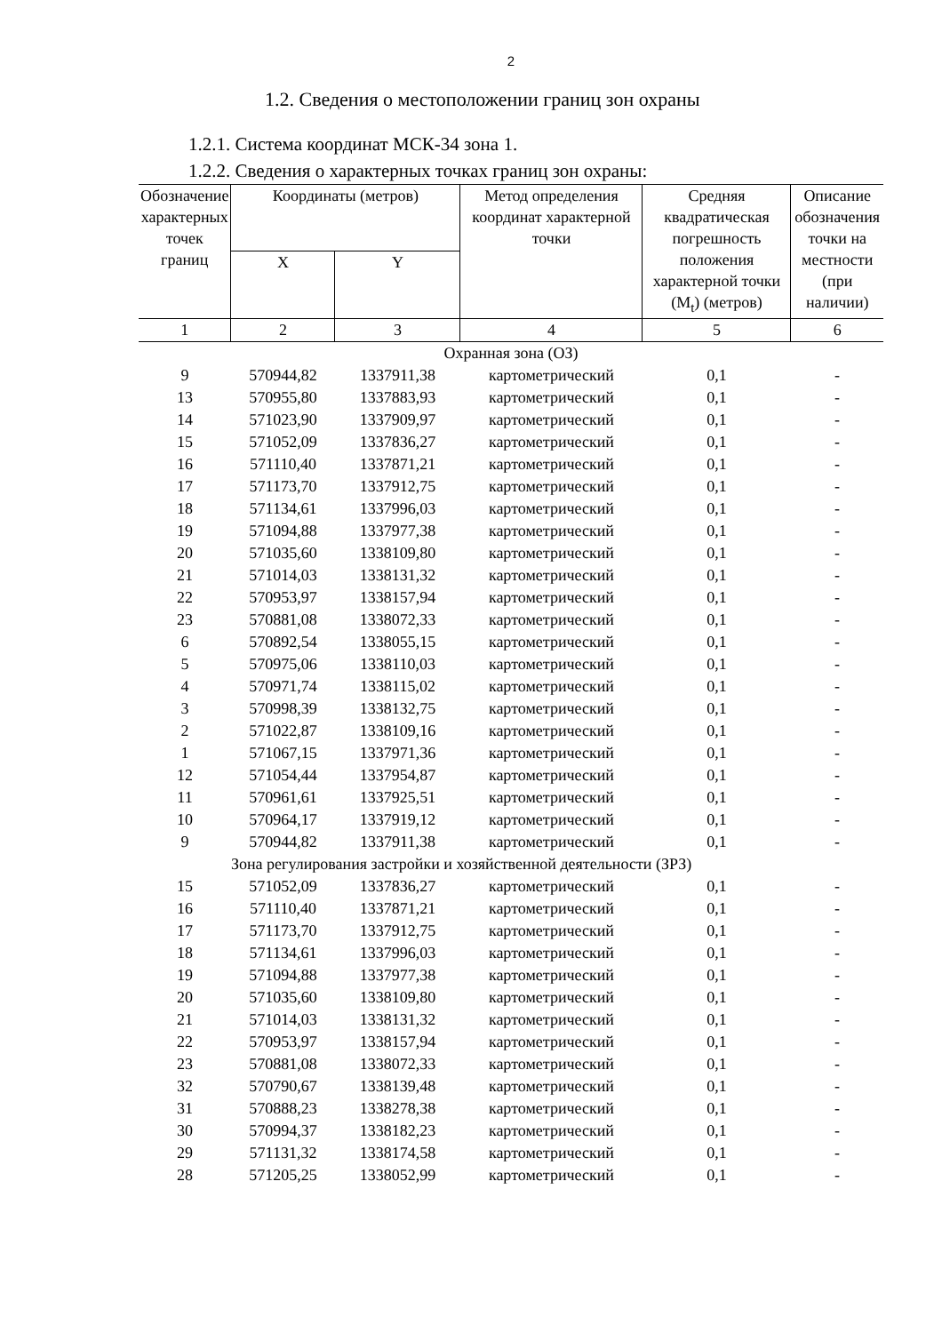2
1.2. Сведения о местоположении границ зон охраны
1.2.1. Система координат МСК-34 зона 1.
1.2.2. Сведения о характерных точках границ зон охраны:
| Обозначение характерных точек границ | Координаты (метров) | | Метод определения координат характерной точки | Средняя квадратическая погрешность положения характерной точки (M<sub>t</sub>) (метров) | Описание обозначения точки на местности (при наличии) |
| --- | --- | --- | --- | --- | --- |
| | X | Y | | | |
| 1 | 2 | 3 | 4 | 5 | 6 |
| Охранная зона (ОЗ) | | | | | |
| 9 | 570944,82 | 1337911,38 | картометрический | 0,1 | - |
| 13 | 570955,80 | 1337883,93 | картометрический | 0,1 | - |
| 14 | 571023,90 | 1337909,97 | картометрический | 0,1 | - |
| 15 | 571052,09 | 1337836,27 | картометрический | 0,1 | - |
| 16 | 571110,40 | 1337871,21 | картометрический | 0,1 | - |
| 17 | 571173,70 | 1337912,75 | картометрический | 0,1 | - |
| 18 | 571134,61 | 1337996,03 | картометрический | 0,1 | - |
| 19 | 571094,88 | 1337977,38 | картометрический | 0,1 | - |
| 20 | 571035,60 | 1338109,80 | картометрический | 0,1 | - |
| 21 | 571014,03 | 1338131,32 | картометрический | 0,1 | - |
| 22 | 570953,97 | 1338157,94 | картометрический | 0,1 | - |
| 23 | 570881,08 | 1338072,33 | картометрический | 0,1 | - |
| 6 | 570892,54 | 1338055,15 | картометрический | 0,1 | - |
| 5 | 570975,06 | 1338110,03 | картометрический | 0,1 | - |
| 4 | 570971,74 | 1338115,02 | картометрический | 0,1 | - |
| 3 | 570998,39 | 1338132,75 | картометрический | 0,1 | - |
| 2 | 571022,87 | 1338109,16 | картометрический | 0,1 | - |
| 1 | 571067,15 | 1337971,36 | картометрический | 0,1 | - |
| 12 | 571054,44 | 1337954,87 | картометрический | 0,1 | - |
| 11 | 570961,61 | 1337925,51 | картометрический | 0,1 | - |
| 10 | 570964,17 | 1337919,12 | картометрический | 0,1 | - |
| 9 | 570944,82 | 1337911,38 | картометрический | 0,1 | - |
| | Зона регулирования застройки и хозяйственной деятельности (ЗРЗ) | | | | |
| 15 | 571052,09 | 1337836,27 | картометрический | 0,1 | - |
| 16 | 571110,40 | 1337871,21 | картометрический | 0,1 | - |
| 17 | 571173,70 | 1337912,75 | картометрический | 0,1 | - |
| 18 | 571134,61 | 1337996,03 | картометрический | 0,1 | - |
| 19 | 571094,88 | 1337977,38 | картометрический | 0,1 | - |
| 20 | 571035,60 | 1338109,80 | картометрический | 0,1 | - |
| 21 | 571014,03 | 1338131,32 | картометрический | 0,1 | - |
| 22 | 570953,97 | 1338157,94 | картометрический | 0,1 | - |
| 23 | 570881,08 | 1338072,33 | картометрический | 0,1 | - |
| 32 | 570790,67 | 1338139,48 | картометрический | 0,1 | - |
| 31 | 570888,23 | 1338278,38 | картометрический | 0,1 | - |
| 30 | 570994,37 | 1338182,23 | картометрический | 0,1 | - |
| 29 | 571131,32 | 1338174,58 | картометрический | 0,1 | - |
| 28 | 571205,25 | 1338052,99 | картометрический | 0,1 | - |